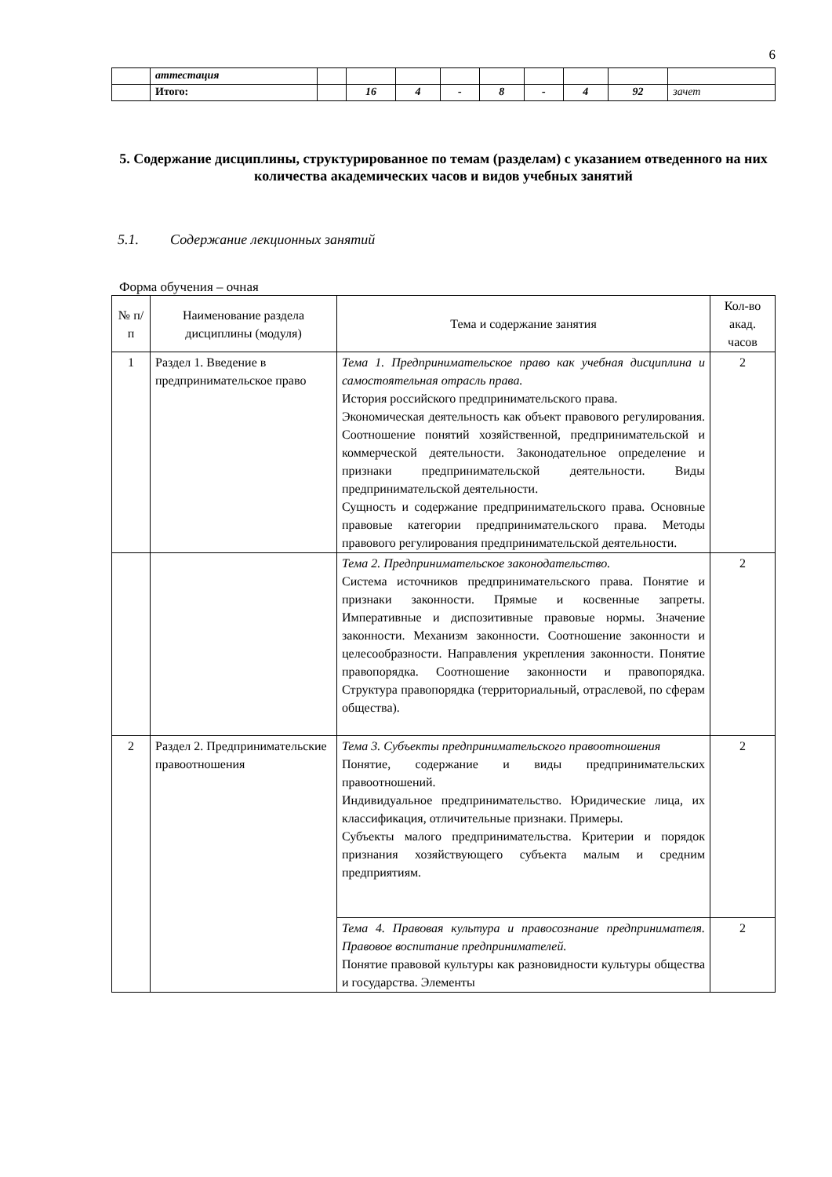6
| | аттестация | | | | | | | | | |
| | Итого: | | 16 | 4 | - | 8 | - | 4 | 92 | зачет |
5. Содержание дисциплины, структурированное по темам (разделам) с указанием отведенного на них количества академических часов и видов учебных занятий
5.1. Содержание лекционных занятий
Форма обучения – очная
| № п/п | Наименование раздела дисциплины (модуля) | Тема и содержание занятия | Кол-во акад. часов |
| --- | --- | --- | --- |
| 1 | Раздел 1. Введение в предпринимательское право | Тема 1. Предпринимательское право как учебная дисциплина и самостоятельная отрасль права. История российского предпринимательского права. Экономическая деятельность как объект правового регулирования. Соотношение понятий хозяйственной, предпринимательской и коммерческой деятельности. Законодательное определение и признаки предпринимательской деятельности. Виды предпринимательской деятельности. Сущность и содержание предпринимательского права. Основные правовые категории предпринимательского права. Методы правового регулирования предпринимательской деятельности. | 2 |
| | | Тема 2. Предпринимательское законодательство. Система источников предпринимательского права. Понятие и признаки законности. Прямые и косвенные запреты. Императивные и диспозитивные правовые нормы. Значение законности. Механизм законности. Соотношение законности и целесообразности. Направления укрепления законности. Понятие правопорядка. Соотношение законности и правопорядка. Структура правопорядка (территориальный, отраслевой, по сферам общества). | 2 |
| 2 | Раздел 2. Предпринимательские правоотношения | Тема 3. Субъекты предпринимательского правоотношения Понятие, содержание и виды предпринимательских правоотношений. Индивидуальное предпринимательство. Юридические лица, их классификация, отличительные признаки. Примеры. Субъекты малого предпринимательства. Критерии и порядок признания хозяйствующего субъекта малым и средним предприятиям. | 2 |
| | | Тема 4. Правовая культура и правосознание предпринимателя. Правовое воспитание предпринимателей. Понятие правовой культуры как разновидности культуры общества и государства. Элементы | 2 |